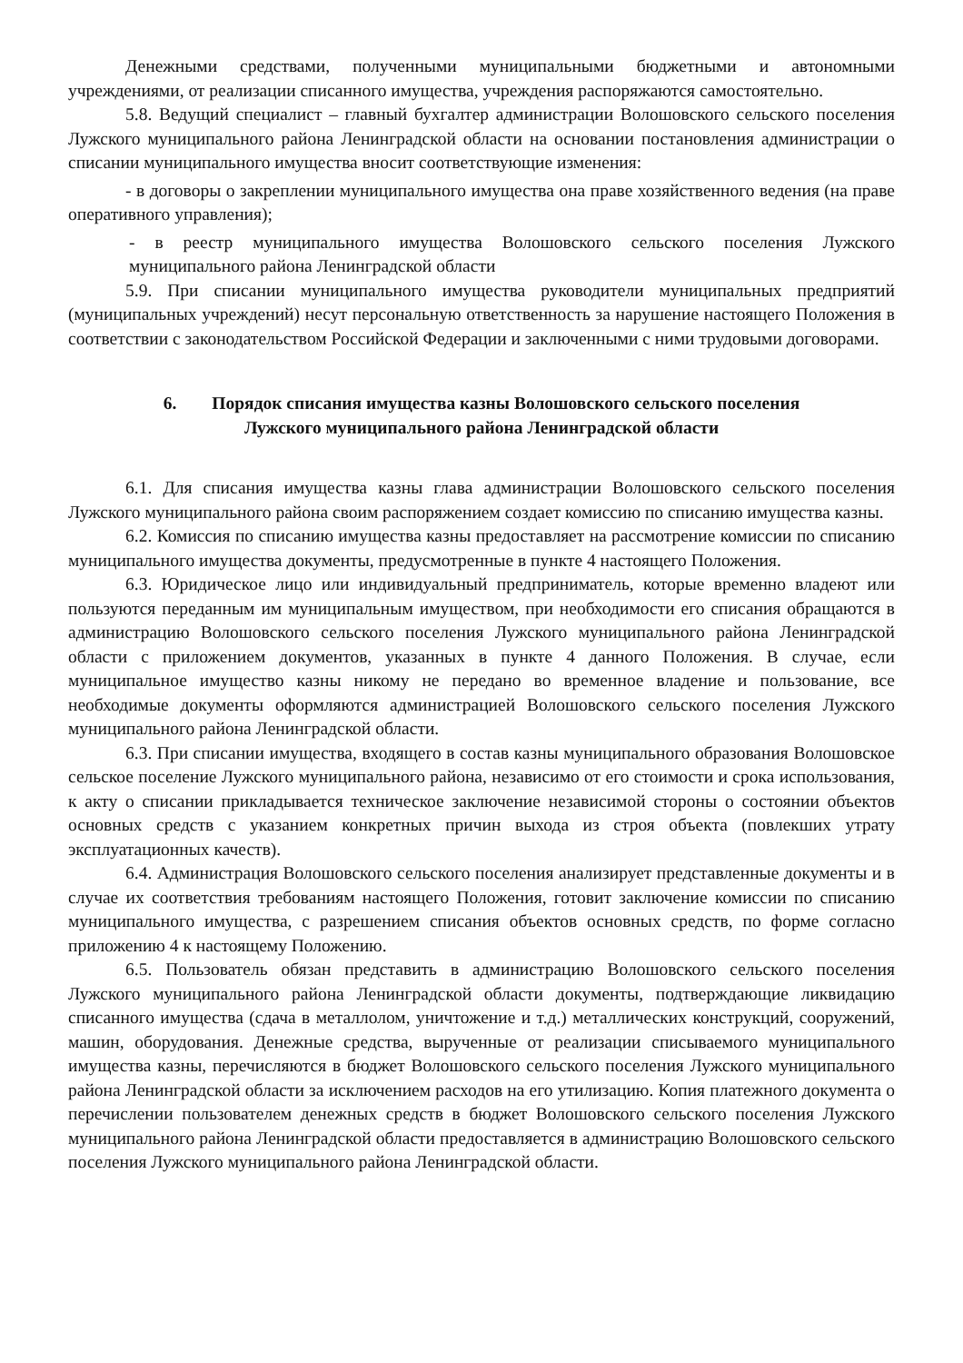Денежными средствами, полученными муниципальными бюджетными и автономными учреждениями, от реализации списанного имущества, учреждения распоряжаются самостоятельно.
5.8. Ведущий специалист – главный бухгалтер администрации Волошовского сельского поселения Лужского муниципального района Ленинградской области на основании постановления администрации о списании муниципального имущества вносит соответствующие изменения:
- в договоры о закреплении муниципального имущества она праве хозяйственного ведения (на праве оперативного управления);
- в реестр муниципального имущества Волошовского сельского поселения Лужского муниципального района Ленинградской области
5.9. При списании муниципального имущества руководители муниципальных предприятий (муниципальных учреждений) несут персональную ответственность за нарушение настоящего Положения в соответствии с законодательством Российской Федерации и заключенными с ними трудовыми договорами.
6. Порядок списания имущества казны Волошовского сельского поселения
Лужского муниципального района Ленинградской области
6.1. Для списания имущества казны глава администрации Волошовского сельского поселения Лужского муниципального района своим распоряжением создает комиссию по списанию имущества казны.
6.2. Комиссия по списанию имущества казны предоставляет на рассмотрение комиссии по списанию муниципального имущества документы, предусмотренные в пункте 4 настоящего Положения.
6.3. Юридическое лицо или индивидуальный предприниматель, которые временно владеют или пользуются переданным им муниципальным имуществом, при необходимости его списания обращаются в администрацию Волошовского сельского поселения Лужского муниципального района Ленинградской области с приложением документов, указанных в пункте 4 данного Положения. В случае, если муниципальное имущество казны никому не передано во временное владение и пользование, все необходимые документы оформляются администрацией Волошовского сельского поселения Лужского муниципального района Ленинградской области.
6.3. При списании имущества, входящего в состав казны муниципального образования Волошовское сельское поселение Лужского муниципального района, независимо от его стоимости и срока использования, к акту о списании прикладывается техническое заключение независимой стороны о состоянии объектов основных средств с указанием конкретных причин выхода из строя объекта (повлекших утрату эксплуатационных качеств).
6.4. Администрация Волошовского сельского поселения анализирует представленные документы и в случае их соответствия требованиям настоящего Положения, готовит заключение комиссии по списанию муниципального имущества, с разрешением списания объектов основных средств, по форме согласно приложению 4 к настоящему Положению.
6.5. Пользователь обязан представить в администрацию Волошовского сельского поселения Лужского муниципального района Ленинградской области документы, подтверждающие ликвидацию списанного имущества (сдача в металлолом, уничтожение и т.д.) металлических конструкций, сооружений, машин, оборудования. Денежные средства, вырученные от реализации списываемого муниципального имущества казны, перечисляются в бюджет Волошовского сельского поселения Лужского муниципального района Ленинградской области за исключением расходов на его утилизацию. Копия платежного документа о перечислении пользователем денежных средств в бюджет Волошовского сельского поселения Лужского муниципального района Ленинградской области предоставляется в администрацию Волошовского сельского поселения Лужского муниципального района Ленинградской области.